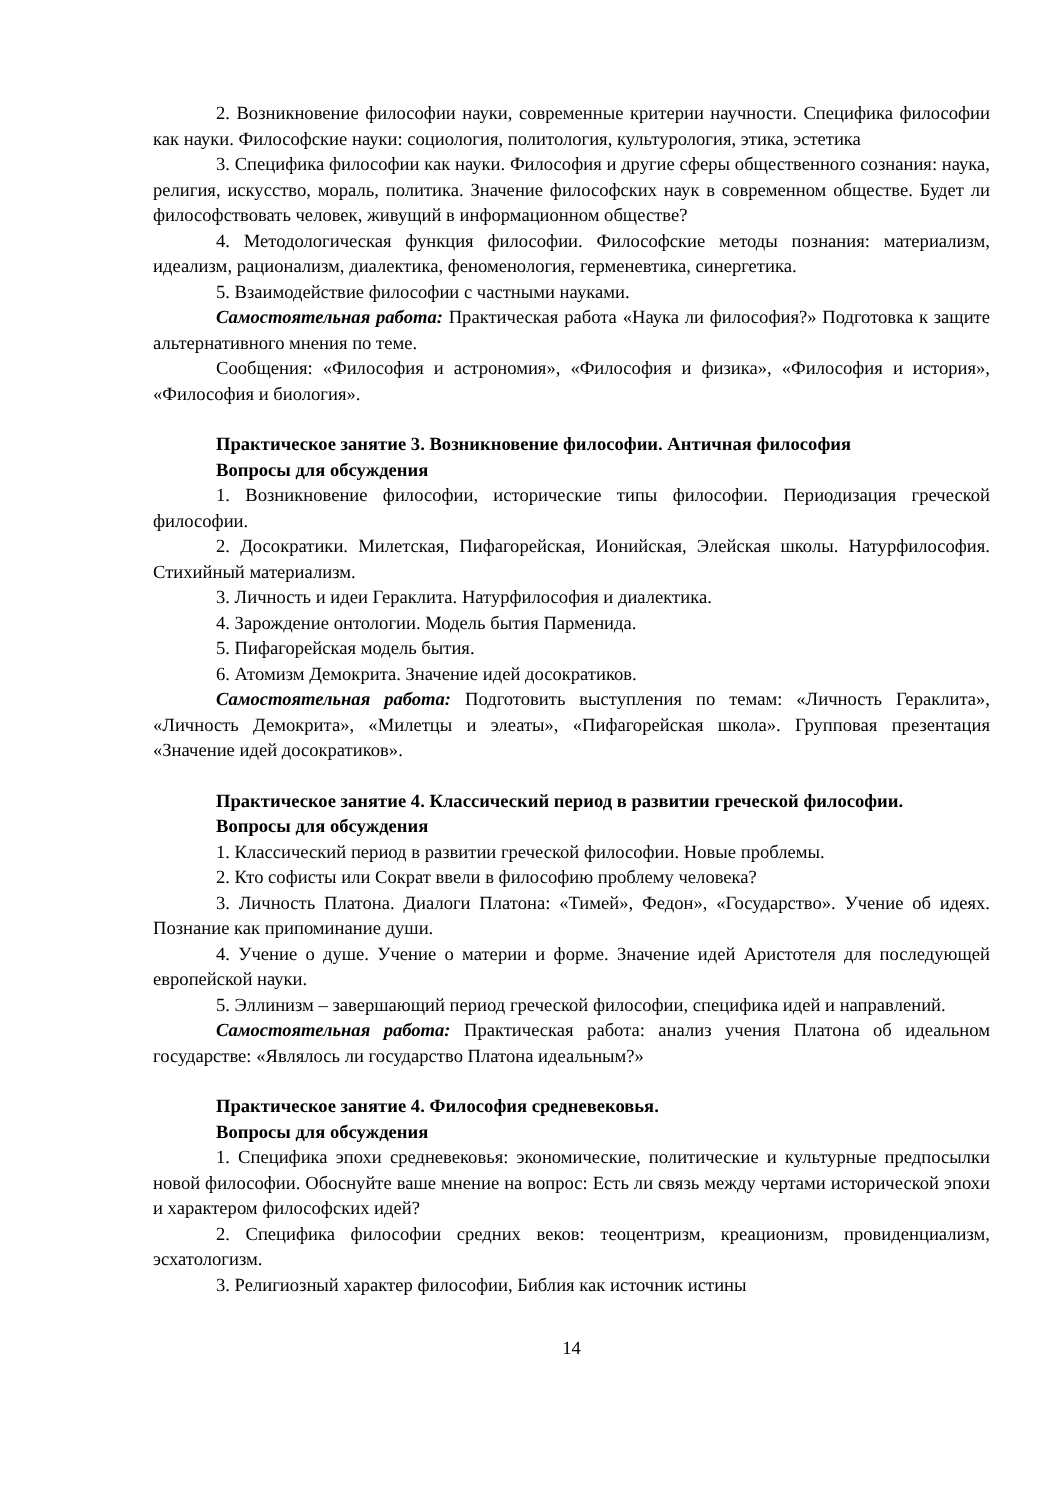2. Возникновение философии науки, современные критерии научности. Специфика философии как науки. Философские науки: социология, политология, культурология, этика, эстетика
3. Специфика философии как науки. Философия и другие сферы общественного сознания: наука, религия, искусство, мораль, политика. Значение философских наук в современном обществе. Будет ли философствовать человек, живущий в информационном обществе?
4. Методологическая функция философии. Философские методы познания: материализм, идеализм, рационализм, диалектика, феноменология, герменевтика, синергетика.
5. Взаимодействие философии с частными науками.
Самостоятельная работа: Практическая работа «Наука ли философия?» Подготовка к защите альтернативного мнения по теме.
Сообщения: «Философия и астрономия», «Философия и физика», «Философия и история», «Философия и биология».
Практическое занятие 3. Возникновение философии. Античная философия
Вопросы для обсуждения
1. Возникновение философии, исторические типы философии. Периодизация греческой философии.
2. Досократики. Милетская, Пифагорейская, Ионийская, Элейская школы. Натурфилософия. Стихийный материализм.
3. Личность и идеи Гераклита. Натурфилософия и диалектика.
4. Зарождение онтологии. Модель бытия Парменида.
5. Пифагорейская модель бытия.
6. Атомизм Демокрита. Значение идей досократиков.
Самостоятельная работа: Подготовить выступления по темам: «Личность Гераклита», «Личность Демокрита», «Милетцы и элеаты», «Пифагорейская школа». Групповая презентация «Значение идей досократиков».
Практическое занятие 4. Классический период в развитии греческой философии.
Вопросы для обсуждения
1. Классический период в развитии греческой философии. Новые проблемы.
2. Кто софисты или Сократ ввели в философию проблему человека?
3. Личность Платона. Диалоги Платона: «Тимей», Федон», «Государство». Учение об идеях. Познание как припоминание души.
4. Учение о душе. Учение о материи и форме. Значение идей Аристотеля для последующей европейской науки.
5. Эллинизм – завершающий период греческой философии, специфика идей и направлений.
Самостоятельная работа: Практическая работа: анализ учения Платона об идеальном государстве: «Являлось ли государство Платона идеальным?»
Практическое занятие 4. Философия средневековья.
Вопросы для обсуждения
1. Специфика эпохи средневековья: экономические, политические и культурные предпосылки новой философии. Обоснуйте ваше мнение на вопрос: Есть ли связь между чертами исторической эпохи и характером философских идей?
2. Специфика философии средних веков: теоцентризм, креационизм, провиденциализм, эсхатологизм.
3. Религиозный характер философии, Библия как источник истины
14